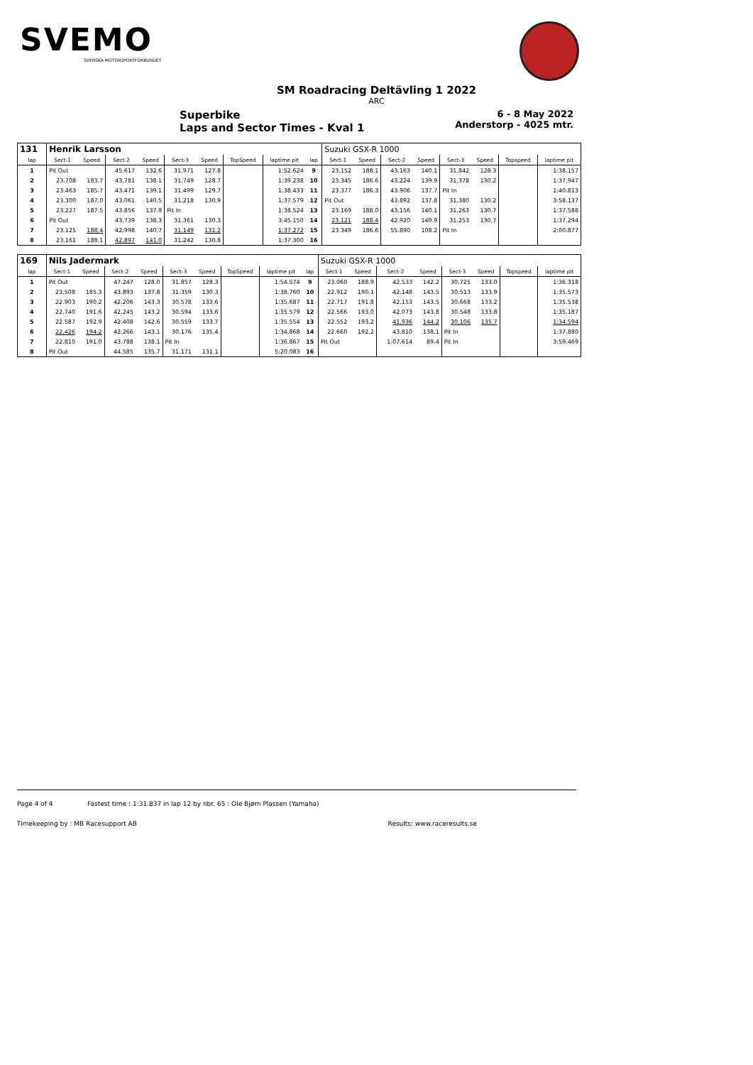SVEMO
SVENSKA MOTORSPORTFÖRBUNDET
SM Roadracing Deltävling 1 2022
ARC
Superbike
Laps and Sector Times - Kval 1
6 - 8 May 2022
Anderstorp - 4025 mtr.
| 131 | Henrik Larsson | | | | | | | | | Suzuki GSX-R 1000 | | | | | | | |
| lap | Sect-1 | Speed | Sect-2 | Speed | Sect-3 | Speed | TopSpeed | laptime pit | lap | Sect-1 | Speed | Sect-2 | Speed | Sect-3 | Speed | Topspeed | laptime pit |
| 1 | Pit Out | | 45.617 | 132.6 | 31.971 | 127.8 | | 1:52.624 | 9 | 23.152 | 188.1 | 43.163 | 140.1 | 31.842 | 128.3 | | 1:38.157 |
| 2 | 23.708 | 183.7 | 43.781 | 138.1 | 31.749 | 128.7 | | 1:39.238 | 10 | 23.345 | 186.6 | 43.224 | 139.9 | 31.378 | 130.2 | | 1:37.947 |
| 3 | 23.463 | 185.7 | 43.471 | 139.1 | 31.499 | 129.7 | | 1:38.433 | 11 | 23.377 | 186.3 | 43.906 | 137.7 | Pit In | | | 1:40.813 |
| 4 | 23.300 | 187.0 | 43.061 | 140.5 | 31.218 | 130.9 | | 1:37.579 | 12 | Pit Out | | 43.892 | 137.8 | 31.380 | 130.2 | | 3:58.137 |
| 5 | 23.227 | 187.5 | 43.856 | 137.9 | Pit In | | | 1:38.524 | 13 | 23.169 | 188.0 | 43.156 | 140.1 | 31.263 | 130.7 | | 1:37.588 |
| 6 | Pit Out | | 43.739 | 138.3 | 31.361 | 130.3 | | 3:45.150 | 14 | 23.121 | 188.4 | 42.920 | 140.9 | 31.253 | 130.7 | | 1:37.294 |
| 7 | 23.125 | 188.4 | 42.998 | 140.7 | 31.149 | 131.2 | | 1:37.272 | 15 | 23.349 | 186.6 | 55.890 | 108.2 | Pit In | | | 2:00.877 |
| 8 | 23.161 | 188.1 | 42.897 | 141.0 | 31.242 | 130.8 | | 1:37.300 | 16 | | | | | | | | |
| 169 | Nils Jadermark | | | | | | | | | Suzuki GSX-R 1000 | | | | | | | |
| lap | Sect-1 | Speed | Sect-2 | Speed | Sect-3 | Speed | TopSpeed | laptime pit | lap | Sect-1 | Speed | Sect-2 | Speed | Sect-3 | Speed | Topspeed | laptime pit |
| 1 | Pit Out | | 47.247 | 128.0 | 31.857 | 128.3 | | 1:54.574 | 9 | 23.060 | 188.9 | 42.533 | 142.2 | 30.725 | 133.0 | | 1:36.318 |
| 2 | 23.508 | 185.3 | 43.893 | 137.8 | 31.359 | 130.3 | | 1:38.760 | 10 | 22.912 | 190.1 | 42.148 | 143.5 | 30.513 | 133.9 | | 1:35.573 |
| 3 | 22.903 | 190.2 | 42.206 | 143.3 | 30.578 | 133.6 | | 1:35.687 | 11 | 22.717 | 191.8 | 42.153 | 143.5 | 30.668 | 133.2 | | 1:35.538 |
| 4 | 22.740 | 191.6 | 42.245 | 143.2 | 30.594 | 133.6 | | 1:35.579 | 12 | 22.566 | 193.0 | 42.073 | 143.8 | 30.548 | 133.8 | | 1:35.187 |
| 5 | 22.587 | 192.9 | 42.408 | 142.6 | 30.559 | 133.7 | | 1:35.554 | 13 | 22.552 | 193.2 | 41.936 | 144.2 | 30.106 | 135.7 | | 1:34.594 |
| 6 | 22.426 | 194.2 | 42.266 | 143.1 | 30.176 | 135.4 | | 1:34.868 | 14 | 22.660 | 192.2 | 43.810 | 138.1 | Pit In | | | 1:37.880 |
| 7 | 22.810 | 191.0 | 43.788 | 138.1 | Pit In | | | 1:36.867 | 15 | Pit Out | | 1:07.614 | 89.4 | Pit In | | | 3:59.469 |
| 8 | Pit Out | | 44.585 | 135.7 | 31.171 | 131.1 | | 5:20.083 | 16 | | | | | | | | |
Page 4 of 4 Fastest time : 1:31.837 in lap 12 by nbr. 65 : Ole Bjørn Plassen (Yamaha)
Timekeeping by : MB Racesupport AB Results: www.raceresults.se